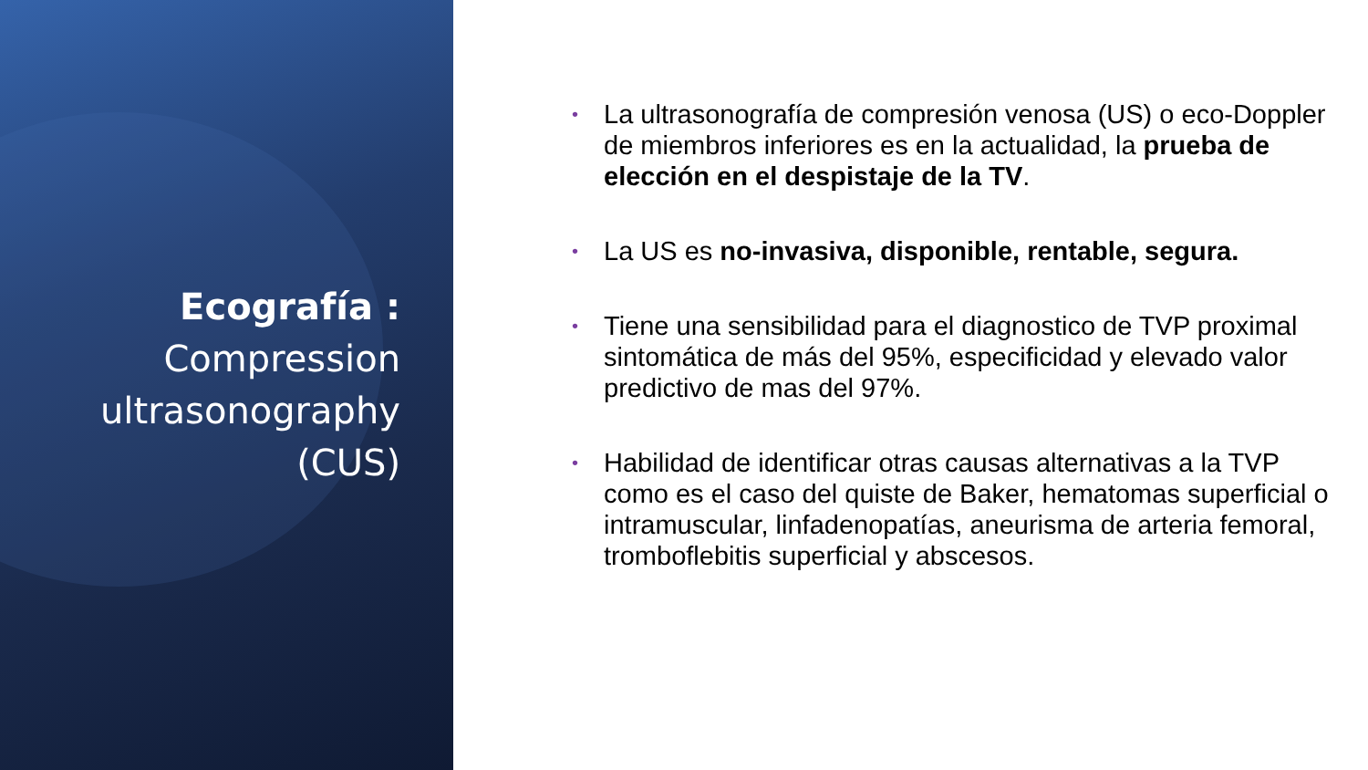Ecografía :
Compression
ultrasonography
(CUS)
• La ultrasonografía de compresión venosa (US) o eco-Doppler de miembros inferiores es en la actualidad, la prueba de elección en el despistaje de la TV.
• La US es no-invasiva, disponible, rentable, segura.
• Tiene una sensibilidad para el diagnostico de TVP proximal sintomática de más del 95%, especificidad y elevado valor predictivo de mas del 97%.
• Habilidad de identificar otras causas alternativas a la TVP como es el caso del quiste de Baker, hematomas superficial o intramuscular, linfadenopatías, aneurisma de arteria femoral, tromboflebitis superficial y abscesos.